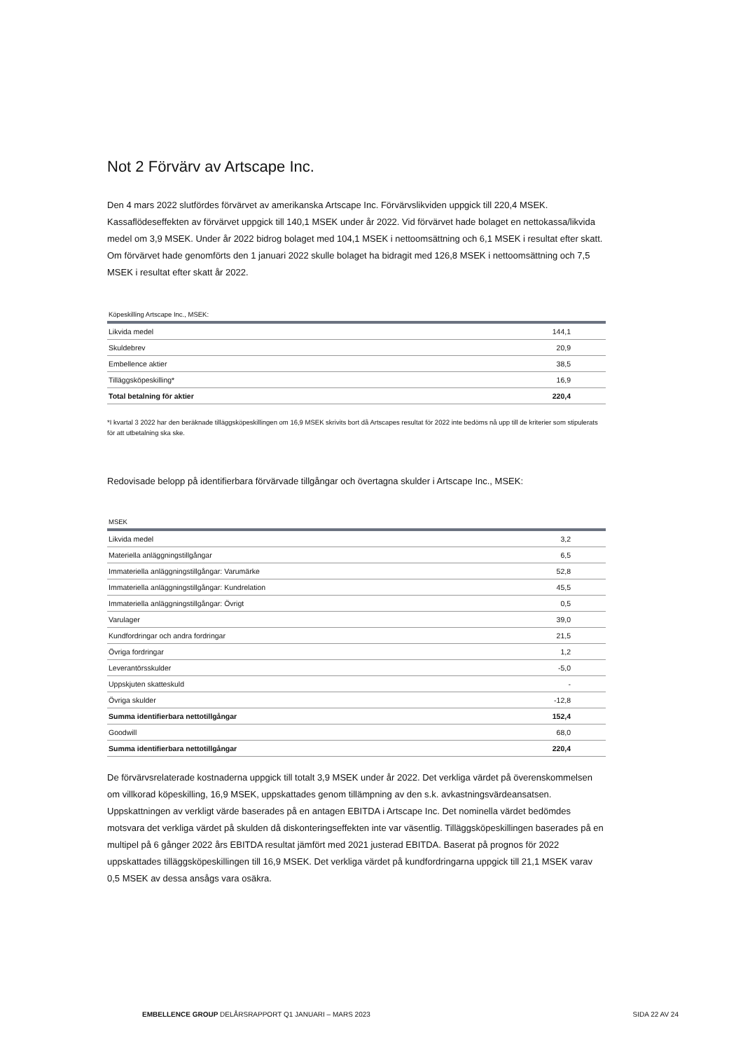Not 2 Förvärv av Artscape Inc.
Den 4 mars 2022 slutfördes förvärvet av amerikanska Artscape Inc. Förvärvslikviden uppgick till 220,4 MSEK. Kassaflödeseffekten av förvärvet uppgick till 140,1 MSEK under år 2022. Vid förvärvet hade bolaget en nettokassa/likvida medel om 3,9 MSEK. Under år 2022 bidrog bolaget med 104,1 MSEK i nettoomsättning och 6,1 MSEK i resultat efter skatt. Om förvärvet hade genomförts den 1 januari 2022 skulle bolaget ha bidragit med 126,8 MSEK i nettoomsättning och 7,5 MSEK i resultat efter skatt år 2022.
Köpeskilling Artscape Inc., MSEK:
| Likvida medel | 144,1 |
| Skuldebrev | 20,9 |
| Embellence aktier | 38,5 |
| Tilläggsköpeskilling* | 16,9 |
| Total betalning för aktier | 220,4 |
*I kvartal 3 2022 har den beräknade tilläggsköpeskillingen om 16,9 MSEK skrivits bort då Artscapes resultat för 2022 inte bedöms nå upp till de kriterier som stipulerats för att utbetalning ska ske.
Redovisade belopp på identifierbara förvärvade tillgångar och övertagna skulder i Artscape Inc., MSEK:
MSEK
| Likvida medel | 3,2 |
| Materiella anläggningstillgångar | 6,5 |
| Immateriella anläggningstillgångar: Varumärke | 52,8 |
| Immateriella anläggningstillgångar: Kundrelation | 45,5 |
| Immateriella anläggningstillgångar: Övrigt | 0,5 |
| Varulager | 39,0 |
| Kundfordringar och andra fordringar | 21,5 |
| Övriga fordringar | 1,2 |
| Leverantörsskulder | -5,0 |
| Uppskjuten skatteskuld | - |
| Övriga skulder | -12,8 |
| Summa identifierbara nettotillgångar | 152,4 |
| Goodwill | 68,0 |
| Summa identifierbara nettotillgångar | 220,4 |
De förvärvsrelaterade kostnaderna uppgick till totalt 3,9 MSEK under år 2022. Det verkliga värdet på överenskommelsen om villkorad köpeskilling, 16,9 MSEK, uppskattades genom tillämpning av den s.k. avkastningsvärdeansatsen. Uppskattningen av verkligt värde baserades på en antagen EBITDA i Artscape Inc. Det nominella värdet bedömdes motsvara det verkliga värdet på skulden då diskonteringseffekten inte var väsentlig. Tilläggsköpeskillingen baserades på en multipel på 6 gånger 2022 års EBITDA resultat jämfört med 2021 justerad EBITDA. Baserat på prognos för 2022 uppskattades tilläggsköpeskillingen till 16,9 MSEK. Det verkliga värdet på kundfordringarna uppgick till 21,1 MSEK varav 0,5 MSEK av dessa ansågs vara osäkra.
EMBELLENCE GROUP DELÅRSRAPPORT Q1 JANUARI – MARS 2023 SIDA 22 AV 24